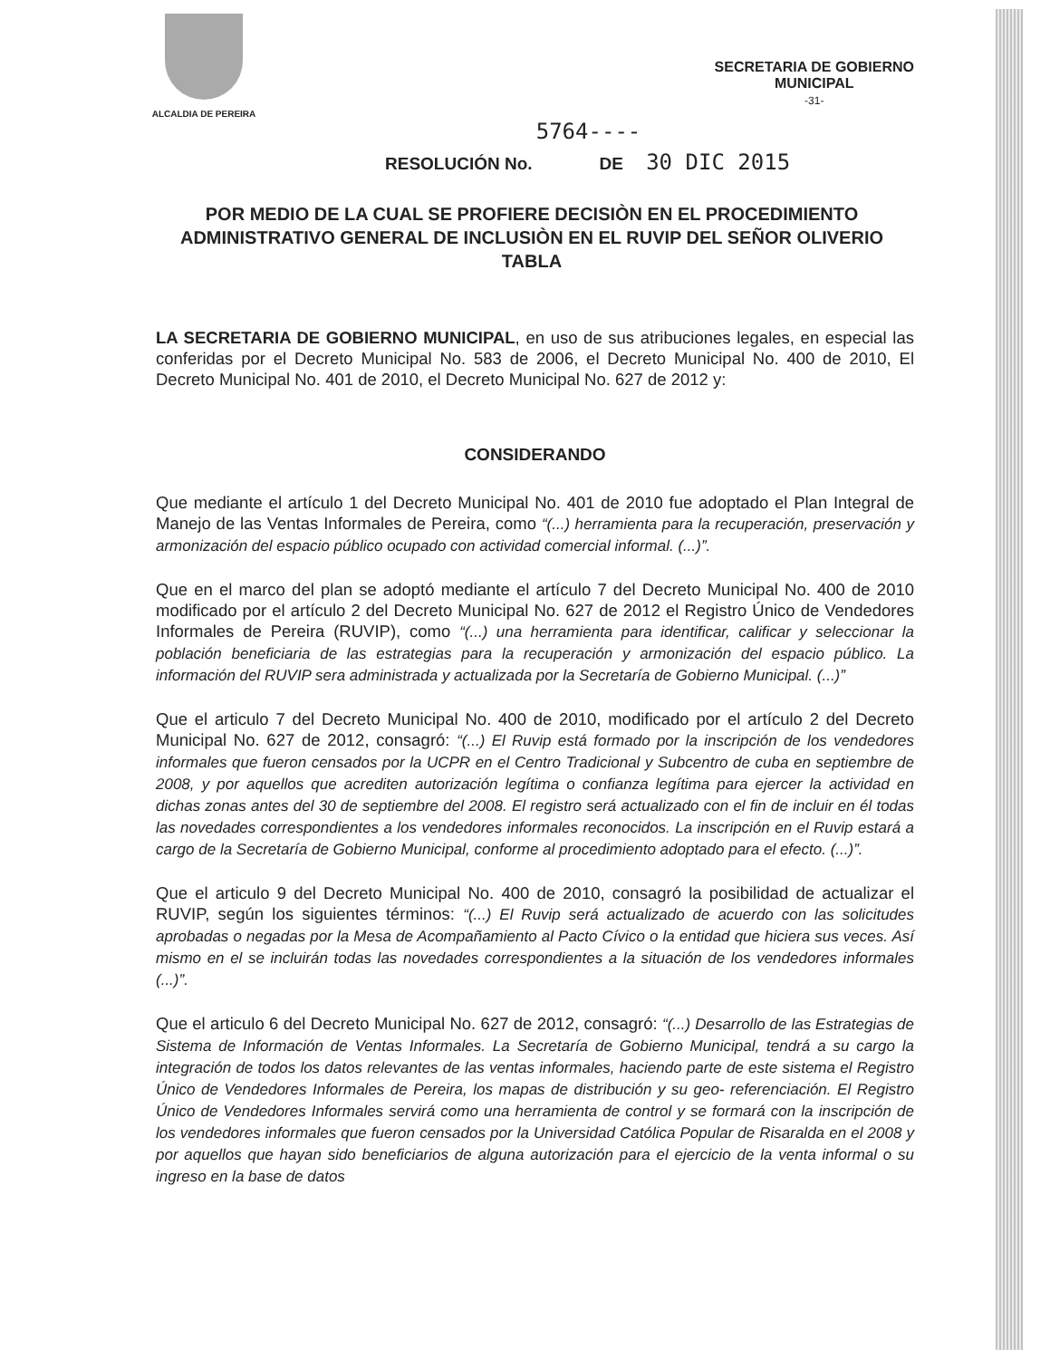ALCALDIA DE PEREIRA
SECRETARIA DE GOBIERNO
MUNICIPAL
-31-
5764----
RESOLUCIÓN No. DE 30 DIC 2015
POR MEDIO DE LA CUAL SE PROFIERE DECISIÒN EN EL PROCEDIMIENTO ADMINISTRATIVO GENERAL DE INCLUSIÒN EN EL RUVIP DEL SEÑOR OLIVERIO TABLA
LA SECRETARIA DE GOBIERNO MUNICIPAL, en uso de sus atribuciones legales, en especial las conferidas por el Decreto Municipal No. 583 de 2006, el Decreto Municipal No. 400 de 2010, El Decreto Municipal No. 401 de 2010, el Decreto Municipal No. 627 de 2012 y:
CONSIDERANDO
Que mediante el artículo 1 del Decreto Municipal No. 401 de 2010 fue adoptado el Plan Integral de Manejo de las Ventas Informales de Pereira, como “(...) herramienta para la recuperación, preservación y armonización del espacio público ocupado con actividad comercial informal. (...)”.
Que en el marco del plan se adoptó mediante el artículo 7 del Decreto Municipal No. 400 de 2010 modificado por el artículo 2 del Decreto Municipal No. 627 de 2012 el Registro Único de Vendedores Informales de Pereira (RUVIP), como “(...) una herramienta para identificar, calificar y seleccionar la población beneficiaria de las estrategias para la recuperación y armonización del espacio público. La información del RUVIP sera administrada y actualizada por la Secretaría de Gobierno Municipal. (...)”
Que el articulo 7 del Decreto Municipal No. 400 de 2010, modificado por el artículo 2 del Decreto Municipal No. 627 de 2012, consagró: “(...) El Ruvip está formado por la inscripción de los vendedores informales que fueron censados por la UCPR en el Centro Tradicional y Subcentro de cuba en septiembre de 2008, y por aquellos que acrediten autorización legítima o confianza legítima para ejercer la actividad en dichas zonas antes del 30 de septiembre del 2008. El registro será actualizado con el fin de incluir en él todas las novedades correspondientes a los vendedores informales reconocidos. La inscripción en el Ruvip estará a cargo de la Secretaría de Gobierno Municipal, conforme al procedimiento adoptado para el efecto. (...)”.
Que el articulo 9 del Decreto Municipal No. 400 de 2010, consagró la posibilidad de actualizar el RUVIP, según los siguientes términos: “(...) El Ruvip será actualizado de acuerdo con las solicitudes aprobadas o negadas por la Mesa de Acompañamiento al Pacto Cívico o la entidad que hiciera sus veces. Así mismo en el se incluirán todas las novedades correspondientes a la situación de los vendedores informales (...)”.
Que el articulo 6 del Decreto Municipal No. 627 de 2012, consagró: “(...) Desarrollo de las Estrategias de Sistema de Información de Ventas Informales. La Secretaría de Gobierno Municipal, tendrá a su cargo la integración de todos los datos relevantes de las ventas informales, haciendo parte de este sistema el Registro Único de Vendedores Informales de Pereira, los mapas de distribución y su geo- referenciación. El Registro Único de Vendedores Informales servirá como una herramienta de control y se formará con la inscripción de los vendedores informales que fueron censados por la Universidad Católica Popular de Risaralda en el 2008 y por aquellos que hayan sido beneficiarios de alguna autorización para el ejercicio de la venta informal o su ingreso en la base de datos